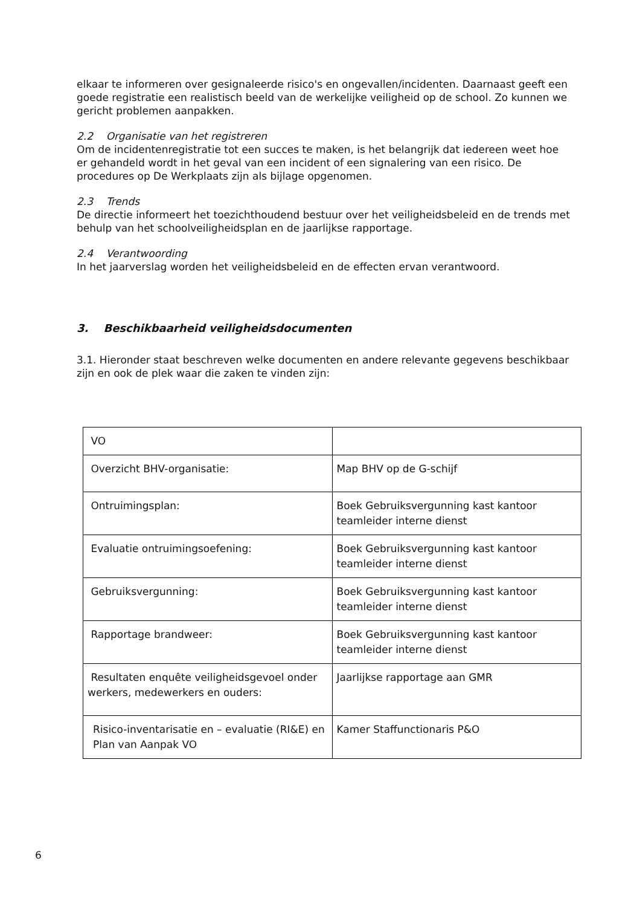elkaar te informeren over gesignaleerde risico's en ongevallen/incidenten. Daarnaast geeft een goede registratie een realistisch beeld van de werkelijke veiligheid op de school. Zo kunnen we gericht problemen aanpakken.
2.2 Organisatie van het registreren
Om de incidentenregistratie tot een succes te maken, is het belangrijk dat iedereen weet hoe er gehandeld wordt in het geval van een incident of een signalering van een risico. De procedures op De Werkplaats zijn als bijlage opgenomen.
2.3 Trends
De directie informeert het toezichthoudend bestuur over het veiligheidsbeleid en de trends met behulp van het schoolveiligheidsplan en de jaarlijkse rapportage.
2.4 Verantwoording
In het jaarverslag worden het veiligheidsbeleid en de effecten ervan verantwoord.
3. Beschikbaarheid veiligheidsdocumenten
3.1. Hieronder staat beschreven welke documenten en andere relevante gegevens beschikbaar zijn en ook de plek waar die zaken te vinden zijn:
| VO | |
| Overzicht BHV-organisatie: | Map BHV op de G-schijf |
| Ontruimingsplan: | Boek Gebruiksvergunning kast kantoor teamleider interne dienst |
| Evaluatie ontruimingsoefening: | Boek Gebruiksvergunning kast kantoor teamleider interne dienst |
| Gebruiksvergunning: | Boek Gebruiksvergunning kast kantoor teamleider interne dienst |
| Rapportage brandweer: | Boek Gebruiksvergunning kast kantoor teamleider interne dienst |
| Resultaten enquête veiligheidsgevoel onder werkers, medewerkers en ouders: | Jaarlijkse rapportage aan GMR |
| Risico-inventarisatie en – evaluatie (RI&E) en Plan van Aanpak VO | Kamer Staffunctionaris P&O |
6